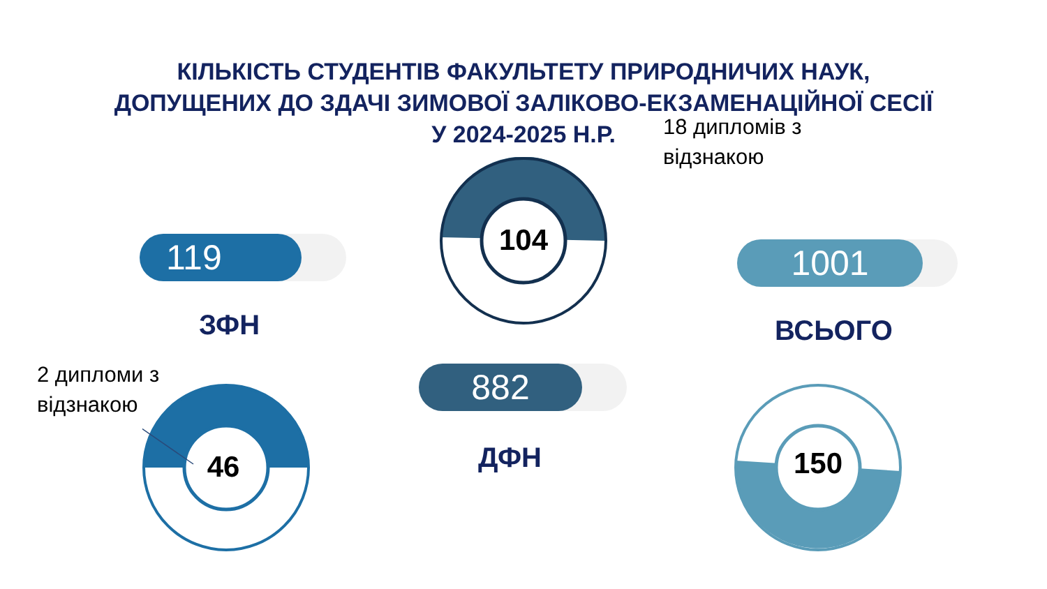КІЛЬКІСТЬ СТУДЕНТІВ ФАКУЛЬТЕТУ ПРИРОДНИЧИХ НАУК,
ДОПУЩЕНИХ ДО ЗДАЧІ ЗИМОВОЇ ЗАЛІКОВО-ЕКЗАМЕНАЦІЙНОЇ СЕСІЇ
У 2024-2025 Н.Р.
119
ЗФН
2 дипломи з
відзнакою
46
104
882
ДФН
18 дипломів з
відзнакою
1001
ВСЬОГО
150